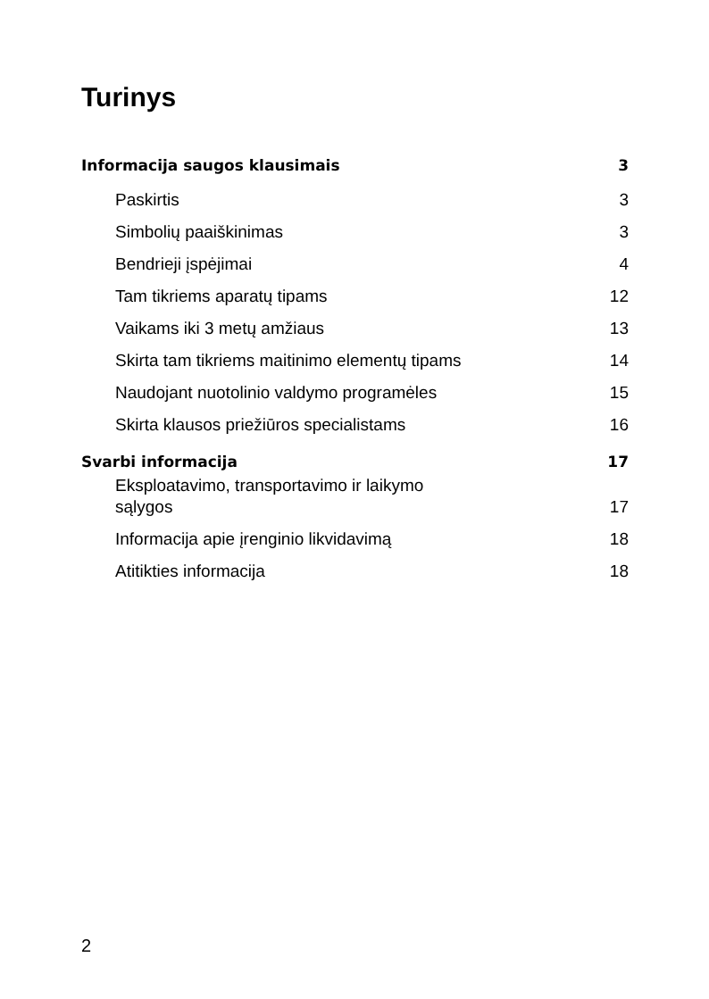Turinys
Informacija saugos klausimais 3
Paskirtis 3
Simbolių paaiškinimas 3
Bendrieji įspėjimai 4
Tam tikriems aparatų tipams 12
Vaikams iki 3 metų amžiaus 13
Skirta tam tikriems maitinimo elementų tipams 14
Naudojant nuotolinio valdymo programėles 15
Skirta klausos priežiūros specialistams 16
Svarbi informacija 17
Eksploatavimo, transportavimo ir laikymo
sąlygos 17
Informacija apie įrenginio likvidavimą 18
Atitikties informacija 18
2